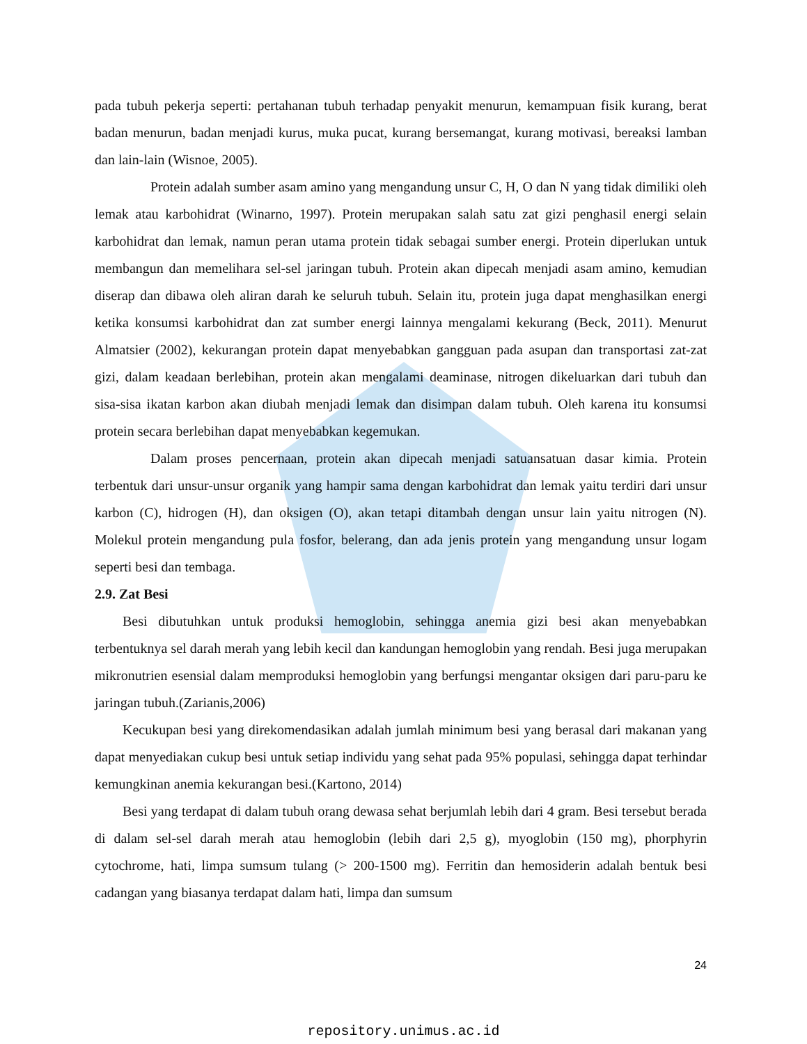pada tubuh pekerja seperti: pertahanan tubuh terhadap penyakit menurun, kemampuan fisik kurang, berat badan menurun, badan menjadi kurus, muka pucat, kurang bersemangat, kurang motivasi, bereaksi lamban dan lain-lain (Wisnoe, 2005).
Protein adalah sumber asam amino yang mengandung unsur C, H, O dan N yang tidak dimiliki oleh lemak atau karbohidrat (Winarno, 1997). Protein merupakan salah satu zat gizi penghasil energi selain karbohidrat dan lemak, namun peran utama protein tidak sebagai sumber energi. Protein diperlukan untuk membangun dan memelihara sel-sel jaringan tubuh. Protein akan dipecah menjadi asam amino, kemudian diserap dan dibawa oleh aliran darah ke seluruh tubuh. Selain itu, protein juga dapat menghasilkan energi ketika konsumsi karbohidrat dan zat sumber energi lainnya mengalami kekurang (Beck, 2011). Menurut Almatsier (2002), kekurangan protein dapat menyebabkan gangguan pada asupan dan transportasi zat-zat gizi, dalam keadaan berlebihan, protein akan mengalami deaminase, nitrogen dikeluarkan dari tubuh dan sisa-sisa ikatan karbon akan diubah menjadi lemak dan disimpan dalam tubuh. Oleh karena itu konsumsi protein secara berlebihan dapat menyebabkan kegemukan.
Dalam proses pencernaan, protein akan dipecah menjadi satuansatuan dasar kimia. Protein terbentuk dari unsur-unsur organik yang hampir sama dengan karbohidrat dan lemak yaitu terdiri dari unsur karbon (C), hidrogen (H), dan oksigen (O), akan tetapi ditambah dengan unsur lain yaitu nitrogen (N). Molekul protein mengandung pula fosfor, belerang, dan ada jenis protein yang mengandung unsur logam seperti besi dan tembaga.
2.9. Zat Besi
Besi dibutuhkan untuk produksi hemoglobin, sehingga anemia gizi besi akan menyebabkan terbentuknya sel darah merah yang lebih kecil dan kandungan hemoglobin yang rendah. Besi juga merupakan mikronutrien esensial dalam memproduksi hemoglobin yang berfungsi mengantar oksigen dari paru-paru ke jaringan tubuh.(Zarianis,2006)
Kecukupan besi yang direkomendasikan adalah jumlah minimum besi yang berasal dari makanan yang dapat menyediakan cukup besi untuk setiap individu yang sehat pada 95% populasi, sehingga dapat terhindar kemungkinan anemia kekurangan besi.(Kartono, 2014)
Besi yang terdapat di dalam tubuh orang dewasa sehat berjumlah lebih dari 4 gram. Besi tersebut berada di dalam sel-sel darah merah atau hemoglobin (lebih dari 2,5 g), myoglobin (150 mg), phorphyrin cytochrome, hati, limpa sumsum tulang (> 200-1500 mg). Ferritin dan hemosiderin adalah bentuk besi cadangan yang biasanya terdapat dalam hati, limpa dan sumsum
24
repository.unimus.ac.id